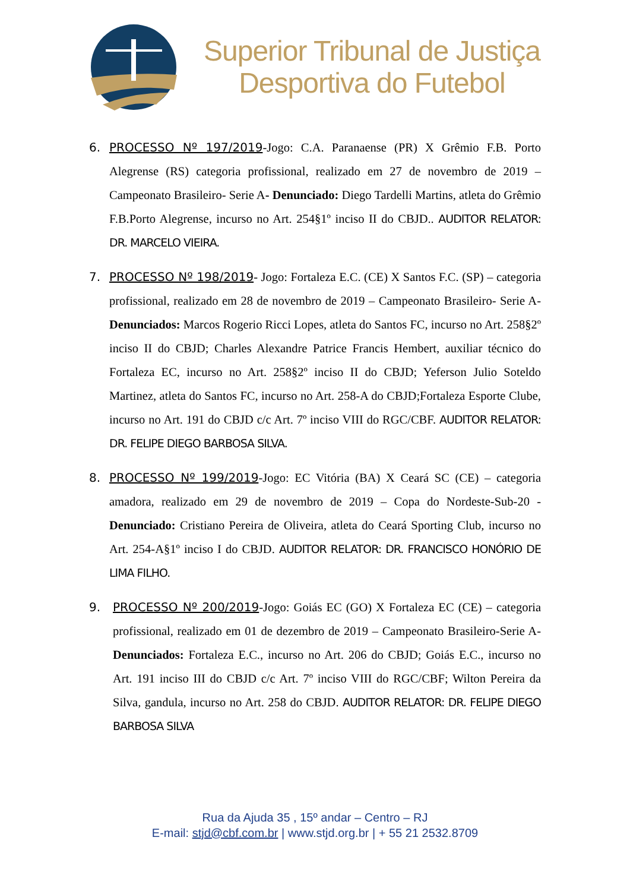Superior Tribunal de Justiça
Desportiva do Futebol
6. PROCESSO Nº 197/2019-Jogo: C.A. Paranaense (PR) X Grêmio F.B. Porto Alegrense (RS) categoria profissional, realizado em 27 de novembro de 2019 – Campeonato Brasileiro- Serie A- Denunciado: Diego Tardelli Martins, atleta do Grêmio F.B.Porto Alegrense, incurso no Art. 254§1º inciso II do CBJD.. AUDITOR RELATOR: DR. MARCELO VIEIRA.
7. PROCESSO Nº 198/2019- Jogo: Fortaleza E.C. (CE) X Santos F.C. (SP) – categoria profissional, realizado em 28 de novembro de 2019 – Campeonato Brasileiro- Serie A- Denunciados: Marcos Rogerio Ricci Lopes, atleta do Santos FC, incurso no Art. 258§2º inciso II do CBJD; Charles Alexandre Patrice Francis Hembert, auxiliar técnico do Fortaleza EC, incurso no Art. 258§2º inciso II do CBJD; Yeferson Julio Soteldo Martinez, atleta do Santos FC, incurso no Art. 258-A do CBJD;Fortaleza Esporte Clube, incurso no Art. 191 do CBJD c/c Art. 7º inciso VIII do RGC/CBF. AUDITOR RELATOR: DR. FELIPE DIEGO BARBOSA SILVA.
8. PROCESSO Nº 199/2019-Jogo: EC Vitória (BA) X Ceará SC (CE) – categoria amadora, realizado em 29 de novembro de 2019 – Copa do Nordeste-Sub-20 - Denunciado: Cristiano Pereira de Oliveira, atleta do Ceará Sporting Club, incurso no Art. 254-A§1º inciso I do CBJD. AUDITOR RELATOR: DR. FRANCISCO HONÓRIO DE LIMA FILHO.
9. PROCESSO Nº 200/2019-Jogo: Goiás EC (GO) X Fortaleza EC (CE) – categoria profissional, realizado em 01 de dezembro de 2019 – Campeonato Brasileiro-Serie A-Denunciados: Fortaleza E.C., incurso no Art. 206 do CBJD; Goiás E.C., incurso no Art. 191 inciso III do CBJD c/c Art. 7º inciso VIII do RGC/CBF; Wilton Pereira da Silva, gandula, incurso no Art. 258 do CBJD. AUDITOR RELATOR: DR. FELIPE DIEGO BARBOSA SILVA
Rua da Ajuda 35 , 15º andar – Centro – RJ
E-mail: stjd@cbf.com.br | www.stjd.org.br | + 55 21 2532.8709